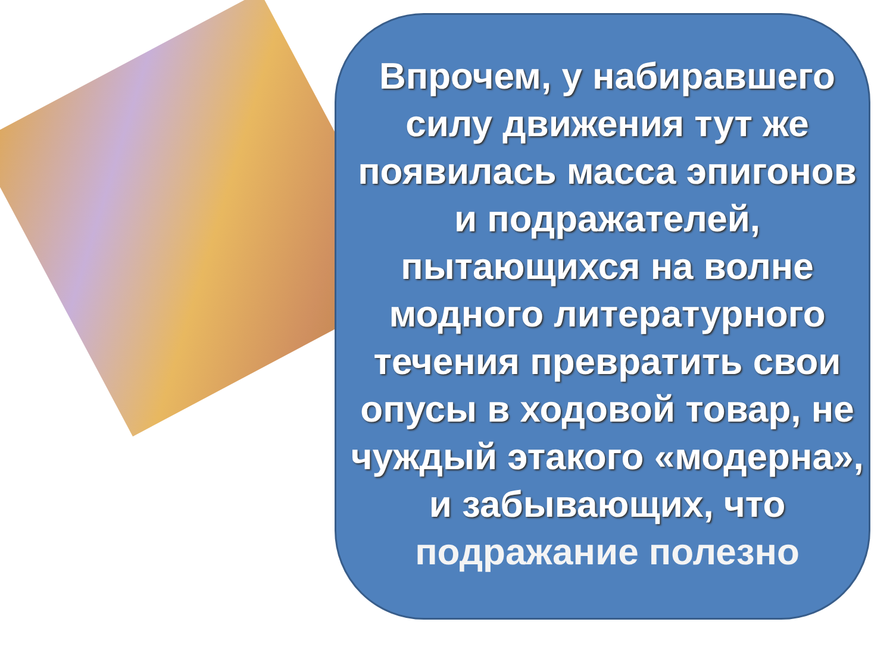Впрочем, у набиравшего силу движения тут же появилась масса эпигонов и подражателей, пытающихся на волне модного литературного течения превратить свои опусы в ходовой товар, не чуждый этакого «модерна», и забывающих, что подражание полезно